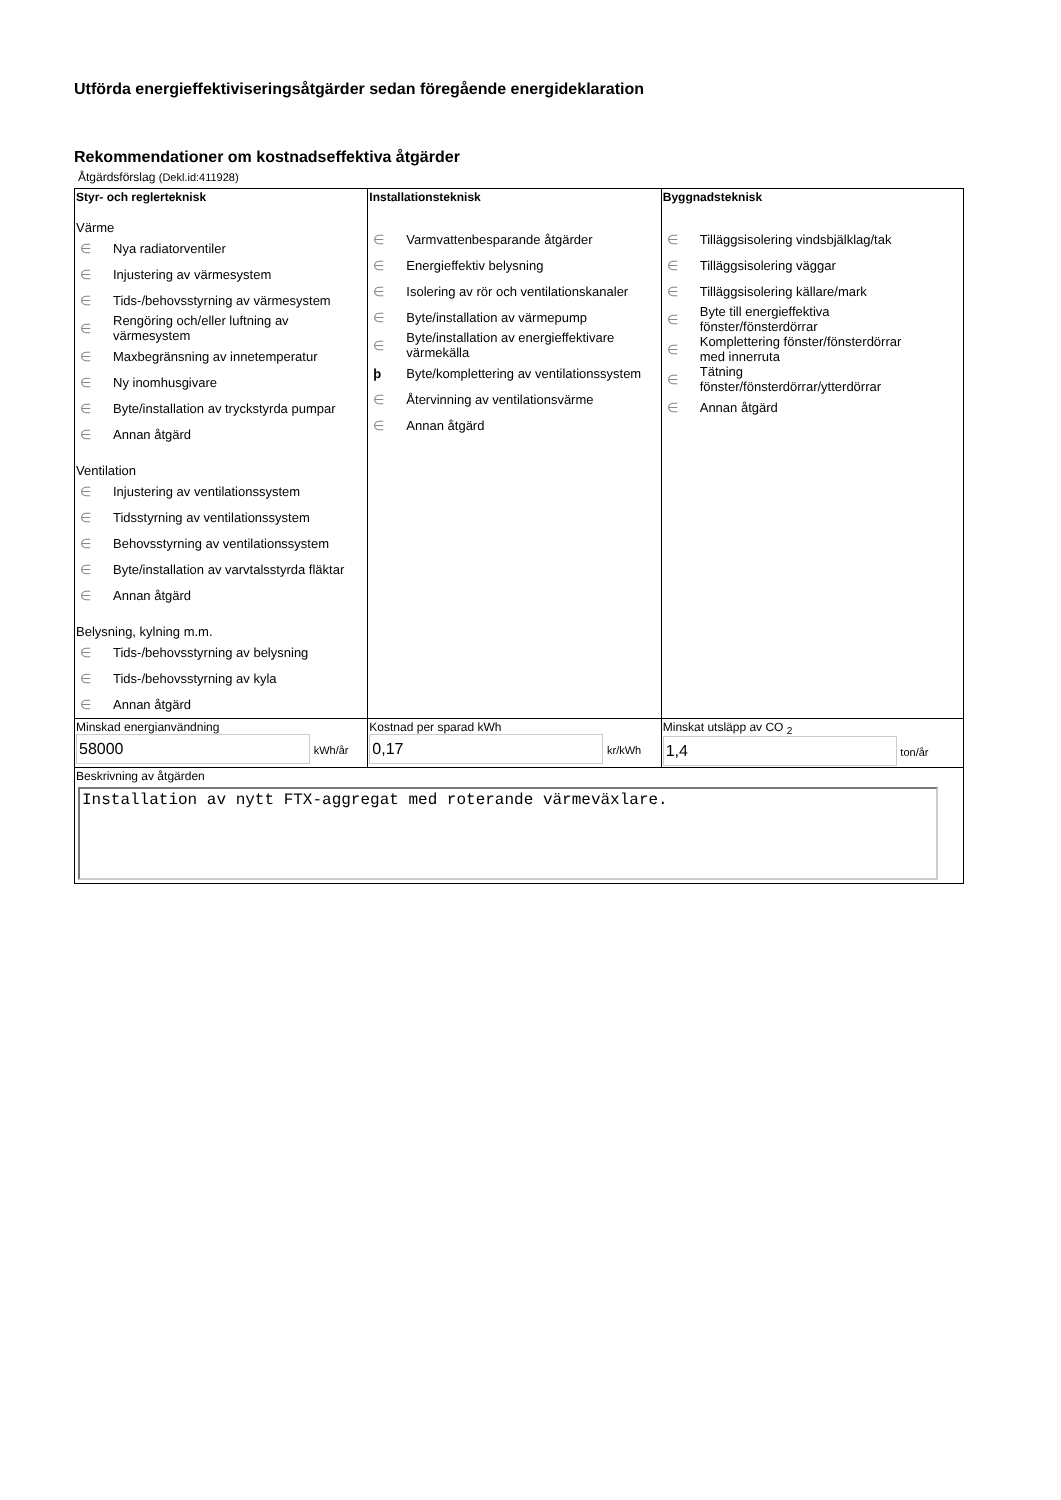Utförda energieffektiviseringsåtgärder sedan föregående energideklaration
Rekommendationer om kostnadseffektiva åtgärder
Åtgärdsförslag (Dekl.id:411928)
| Styr- och reglerteknisk Värme ∈ Nya radiatorventiler ∈ Injustering av värmesystem ∈ Tids-/behovsstyrning av värmesystem ∈ Rengöring och/eller luftning av värmesystem ∈ Maxbegränsning av innetemperatur ∈ Ny inomhusgivare ∈ Byte/installation av tryckstyrda pumpar ∈ Annan åtgärd Ventilation ∈ Injustering av ventilationssystem ∈ Tidsstyrning av ventilationssystem ∈ Behovsstyrning av ventilationssystem ∈ Byte/installation av varvtalsstyrda fläktar ∈ Annan åtgärd Belysning, kylning m.m. ∈ Tids-/behovsstyrning av belysning ∈ Tids-/behovsstyrning av kyla ∈ Annan åtgärd | Installationsteknisk ∈ Varmvattenbesparande åtgärder ∈ Energieffektiv belysning ∈ Isolering av rör och ventilationskanaler ∈ Byte/installation av värmepump ∈ Byte/installation av energieffektivare värmekälla þ Byte/komplettering av ventilationssystem ∈ Återvinning av ventilationsvärme ∈ Annan åtgärd | Byggnadsteknisk ∈ Tilläggsisolering vindsbjälklag/tak ∈ Tilläggsisolering väggar ∈ Tilläggsisolering källare/mark ∈ Byte till energieffektiva fönster/fönsterdörrar ∈ Komplettering fönster/fönsterdörrar med innerruta ∈ Tätning fönster/fönsterdörrar/ytterdörrar ∈ Annan åtgärd |
| Minskad energianvändning 58000 kWh/år | Kostnad per sparad kWh 0,17 kr/kWh | Minskat utsläpp av CO <sub>2</sub> 1,4 ton/år |
| Beskrivning av åtgärden Installation av nytt FTX-aggregat med roterande värmeväxlare. | | |